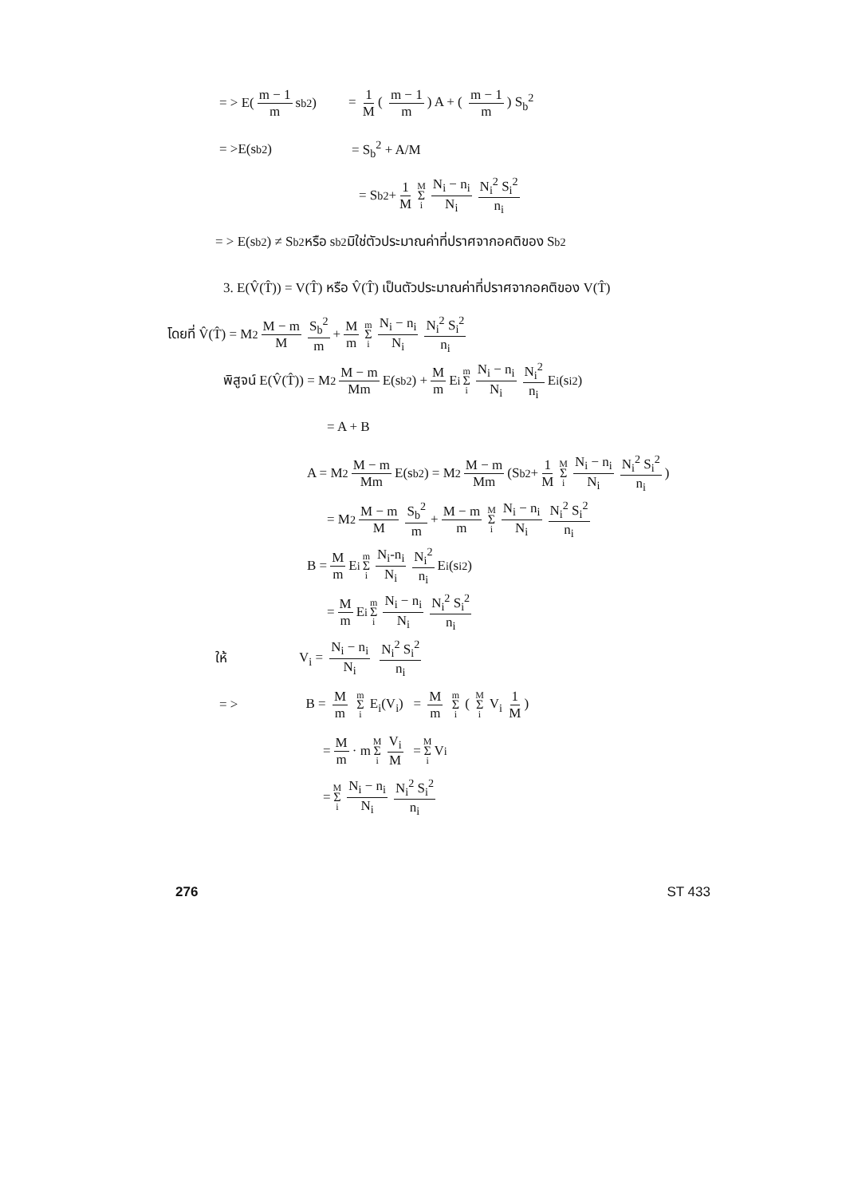= > E( m − 1 m s<sub>b</sub><sup>2</sup>) = 1 M ( m − 1 m) A + ( m − 1 m) S<sub>b</sub><sup>2</sup>
= >E(s<sub>b</sub><sup>2</sup> ) = S<sub>b</sub><sup>2</sup> + A/M
= S<sub>b</sub><sup>2</sup> + 1 M M Σ i N<sub>i</sub> − n<sub>i</sub> N<sub>i</sub> N<sub>i</sub><sup>2</sup> S<sub>i</sub><sup>2</sup> n<sub>i</sub>
= > E(s<sub>b</sub><sup>2</sup> ) ≠ S<sub>b</sub><sup>2</sup> หรือ s<sub>b</sub><sup>2</sup> มิใช่ตัวประมาณค่าที่ปราศจากอคติของ S<sub>b</sub><sup>2</sup>
3. E(V̂(T̂)) = V(T̂) หรือ V̂(T̂) เป็นตัวประมาณค่าที่ปราศจากอคติของ V(T̂)
โดยที่ V̂(T̂) = M<sup>2</sup> M − m M S<sub>b</sub><sup>2</sup> m + M m m Σ i N<sub>i</sub> − n<sub>i</sub> N<sub>i</sub> N<sub>i</sub><sup>2</sup> S<sub>i</sub><sup>2</sup> n<sub>i</sub>
พิสูจน์ E(V̂(T̂)) = M<sup>2</sup> M − m Mm E(s<sub>b</sub><sup>2</sup> ) + M m E<sub>i</sub> m Σ i N<sub>i</sub> − n<sub>i</sub> N<sub>i</sub> N<sub>i</sub><sup>2</sup> n<sub>i</sub> E<sub>i</sub>(s<sub>i</sub><sup>2</sup> )
= A + B
A = M<sup>2</sup> M − m Mm E(s<sub>b</sub><sup>2</sup> ) = M<sup>2</sup> M − m Mm (S<sub>b</sub><sup>2</sup> + 1 M M Σ i N<sub>i</sub> − n<sub>i</sub> N<sub>i</sub> N<sub>i</sub><sup>2</sup> S<sub>i</sub><sup>2</sup> n<sub>i</sub>)
= M<sup>2</sup> M − m M S<sub>b</sub><sup>2</sup> m + M − m m M Σ i N<sub>i</sub> − n<sub>i</sub> N<sub>i</sub> N<sub>i</sub><sup>2</sup> S<sub>i</sub><sup>2</sup> n<sub>i</sub>
B = M m E<sub>i</sub> m Σ i N<sub>i</sub>-n<sub>i</sub> N<sub>i</sub> N<sub>i</sub><sup>2</sup> n<sub>i</sub> E<sub>i</sub>(s<sub>i</sub><sup>2</sup>)
= M m E<sub>i</sub> m Σ i N<sub>i</sub> − n<sub>i</sub> N<sub>i</sub> N<sub>i</sub><sup>2</sup> S<sub>i</sub><sup>2</sup> n<sub>i</sub>
ให้ V<sub>i</sub> = N<sub>i</sub> − n<sub>i</sub> N<sub>i</sub> N<sub>i</sub><sup>2</sup> S<sub>i</sub><sup>2</sup> n<sub>i</sub>
= > B = M m m Σ i E<sub>i</sub>(V<sub>i</sub>) = M m m Σ i ( M Σ i V<sub>i</sub> 1 M)
= M m · m M Σ i V<sub>i</sub> M = M Σ i V<sub>i</sub>
= M Σ i N<sub>i</sub> − n<sub>i</sub> N<sub>i</sub> N<sub>i</sub><sup>2</sup> S<sub>i</sub><sup>2</sup> n<sub>i</sub>
276 ST 433